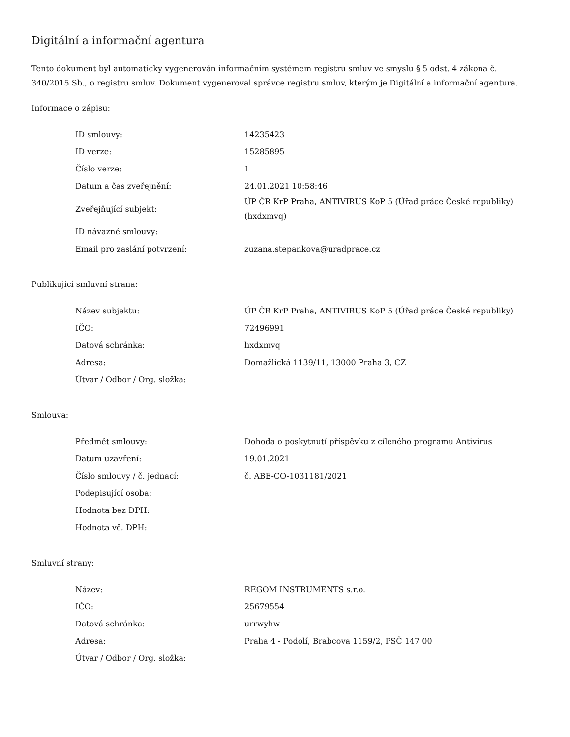Digitální a informační agentura
Tento dokument byl automaticky vygenerován informačním systémem registru smluv ve smyslu § 5 odst. 4 zákona č. 340/2015 Sb., o registru smluv. Dokument vygeneroval správce registru smluv, kterým je Digitální a informační agentura.
Informace o zápisu:
| ID smlouvy: | 14235423 |
| ID verze: | 15285895 |
| Číslo verze: | 1 |
| Datum a čas zveřejnění: | 24.01.2021 10:58:46 |
| Zveřejňující subjekt: | ÚP ČR KrP Praha, ANTIVIRUS KoP 5 (Úřad práce České republiky) (hxdxmvq) |
| ID návazné smlouvy: | |
| Email pro zaslání potvrzení: | zuzana.stepankova@uradprace.cz |
Publikující smluvní strana:
| Název subjektu: | ÚP ČR KrP Praha, ANTIVIRUS KoP 5 (Úřad práce České republiky) |
| IČO: | 72496991 |
| Datová schránka: | hxdxmvq |
| Adresa: | Domažlická 1139/11, 13000 Praha 3, CZ |
| Útvar / Odbor / Org. složka: | |
Smlouva:
| Předmět smlouvy: | Dohoda o poskytnutí příspěvku z cíleného programu Antivirus |
| Datum uzavření: | 19.01.2021 |
| Číslo smlouvy / č. jednací: | č. ABE-CO-1031181/2021 |
| Podepisující osoba: | |
| Hodnota bez DPH: | |
| Hodnota vč. DPH: | |
Smluvní strany:
| Název: | REGOM INSTRUMENTS s.r.o. |
| IČO: | 25679554 |
| Datová schránka: | urrwyhw |
| Adresa: | Praha 4 - Podolí, Brabcova 1159/2, PSČ 147 00 |
| Útvar / Odbor / Org. složka: | |